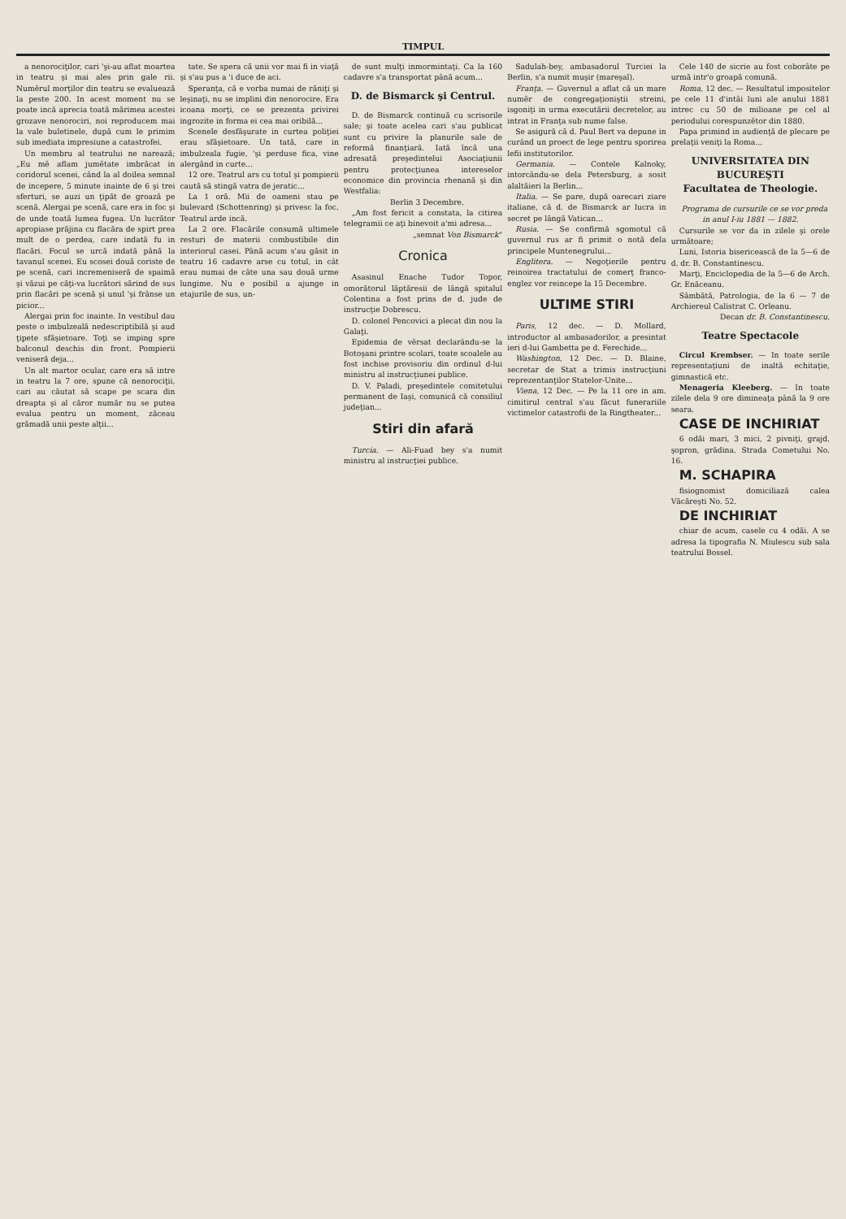TIMPUL
a nenorociţilor, cari 'şi-au aflat moartea in teatru şi mai ales prin gale rii. Numĕrul morţilor din teatru se evaluează la peste 200. In acest moment nu se poate incă aprecia toată mărimea acestei grozave nenorociri, noi reproducem mai la vale buletinele, după cum le primim sub imediata impresiune a catastrofei.
Un membru al teatrului ne narează; „Eu mĕ aflam jumĕtate imbrăcat in coridorul scenei, când la al doilea semnal de incepere, 5 minute inainte de 6 şi trei sferturi, se auzi un ţipăt de groază pe scenă. Alergai pe scenă, care era in foc şi de unde toată lumea fugea. Un lucrător apropiase prăjina cu flacăra de spirt prea mult de o perdea, care indată fu in flacări. Focul se urcă indată până la tavanul scenei. Eu scosei două coriste de pe scenă, cari incremeniseră de spaimă şi văzui pe căţi-va lucrători sărind de sus prin flacări pe scenă şi unul 'şi frânse un picior...
Alergai prin foc inainte. In vestibul dau peste o imbulzeală nedescriptibilă şi aud ţipete sfăşietoare. Toţi se imping spre balconul deschis din front. Pompierii veniseră deja...
Un alt martor ocular, care era să intre in teatru la 7 ore, spune că nenorociţii, cari au căutat să scape pe scara din dreapta şi al căror număr nu se putea evalua pentru un moment, zăceau grămadă unii peste alţii...
tate. Se spera că unii vor mai fi in viaţă şi s'au pus a 'i duce de aci.
Speranţa, că e vorba numai de răniţi şi leşinaţi, nu se implini din nenorocire. Era icoana morţi, ce se prezenta privirei ingrozite in forma ei cea mai oribilă...
Scenele desfăşurate in curtea poliţiei erau sfăşietoare. Un tată, care in imbulzeala fugie, 'şi perduse fica, vine alergând in curte...
12 ore. Teatrul ars cu totul şi pompierii caută să stingă vatra de jeratic...
La 1 oră. Mii de oameni stau pe bulevard (Schottenring) şi privesc la foc. Teatrul arde incă.
La 2 ore. Flacările consumă ultimele resturi de materii combustibile din interiorul casei. Până acum s'au găsit in teatru 16 cadavre arse cu totul, in cât erau numai de câte una sau două urme lungime. Nu e posibil a ajunge in etajurile de sus, un-
de sunt mulţi inmormintaţi. Ca la 160 cadavre s'a transportat până acum...
D. de Bismarck şi Centrul.
D. de Bismarck continuă cu scrisorile sale; şi toate acelea cari s'au publicat sunt cu privire la planurile sale de reformă finanţiară. Iată încă una adresată preşedintelui Asociaţiunii pentru protecţiunea intereselor economice din provincia rhenană şi din Westfalia:
Berlin 3 Decembre.
„Am fost fericit a constata, la citirea telegramii ce aţi binevoit a'mi adresa...
„semnat Von Bismarck“
Cronica
Asasinul Enache Tudor Topor, omorătorul lăptăresii de lângă spitalul Colentina a fost prins de d. jude de instrucţie Dobrescu.
D. colonel Pencovici a plecat din nou la Galaţi.
Epidemia de vĕrsat declarându-se la Botoşani printre scolari, toate scoalele au fost inchise provisoriu din ordinul d-lui ministru al instrucţiunei publice.
D. V. Paladi, preşedintele comitetului permanent de Iaşi, comunică că consiliul judeţian...
Stiri din afară
Turcia. — Ali-Fuad bey s'a numit ministru al instrucţiei publice.
Sadulah-bey, ambasadorul Turciei la Berlin, s'a numit muşir (mareşal).
Franţa. — Guvernul a aflat că un mare numĕr de congregaţioniştii streini, isgoniţi in urma executării decretelor, au intrat in Franţa sub nume false.
Se asigură că d. Paul Bert va depune in curând un proect de lege pentru sporirea lefii institutorilor.
Germania. — Contele Kalnoky, intorcându-se dela Petersburg, a sosit alaltăieri la Berlin...
Italia. — Se pare, după oarecari ziare italiane, că d. de Bismarck ar lucra in secret pe lângă Vatican...
Rusia. — Se confirmă sgomotul că guvernul rus ar fi primit o notă dela principele Muntenegrului...
Englitera. — Negoţierile pentru reinoirea tractatului de comerţ franco-englez vor reincepe la 15 Decembre.
ULTIME STIRI
Paris, 12 dec. — D. Mollard, introductor al ambasadorilor, a presintat ieri d-lui Gambetta pe d. Ferechide...
Washington, 12 Dec. — D. Blaine, secretar de Stat a trimis instrucţiuni reprezentanţilor Statelor-Unite...
Viena, 12 Dec. — Pe la 11 ore in am. cimitirul central s'au făcut funerariile victimelor catastrofii de la Ringtheater...
Cele 140 de sicrie au fost coborâte pe urmă intr'o groapă comună.
Roma, 12 dec. — Resultatul impositelor pe cele 11 d'intâi luni ale anului 1881 intrec cu 50 de milioane pe cel al periodului corespunzĕtor din 1880.
Papa primind in audienţă de plecare pe prelaţii veniţi la Roma...
UNIVERSITATEA DIN BUCUREŞTI
Facultatea de Theologie.
Programa de cursurile ce se vor preda in anul I-iu 1881 — 1882.
Cursurile se vor da in zilele şi orele următoare;
Luni, Istoria bisericească de la 5—6 de d. dr. B. Constantinescu.
Marţi, Enciclopedia de la 5—6 de Arch. Gr. Enăceanu.
Sâmbătă, Patrologia, de la 6 — 7 de Archiereul Calistrat C. Orleanu.
Decan dr. B. Constantinescu.
Teatre Spectacole
Circul Krembser. — In toate serile representaţiuni de inaltă echitaţie, gimnastică etc.
Menageria Kleeberg. — In toate zilele dela 9 ore dimineaţa până la 9 ore seara.
CASE DE INCHIRIAT
6 odăi mari, 3 mici, 2 pivniţi, grajd, şopron, grădina. Strada Cometului No. 16.
M. SCHAPIRA
fisiognomist domiciliază calea Văcăreşti No. 52.
DE INCHIRIAT
chiar de acum, casele cu 4 odăi. A se adresa la tipografia N. Miulescu sub sala teatrului Bossel.